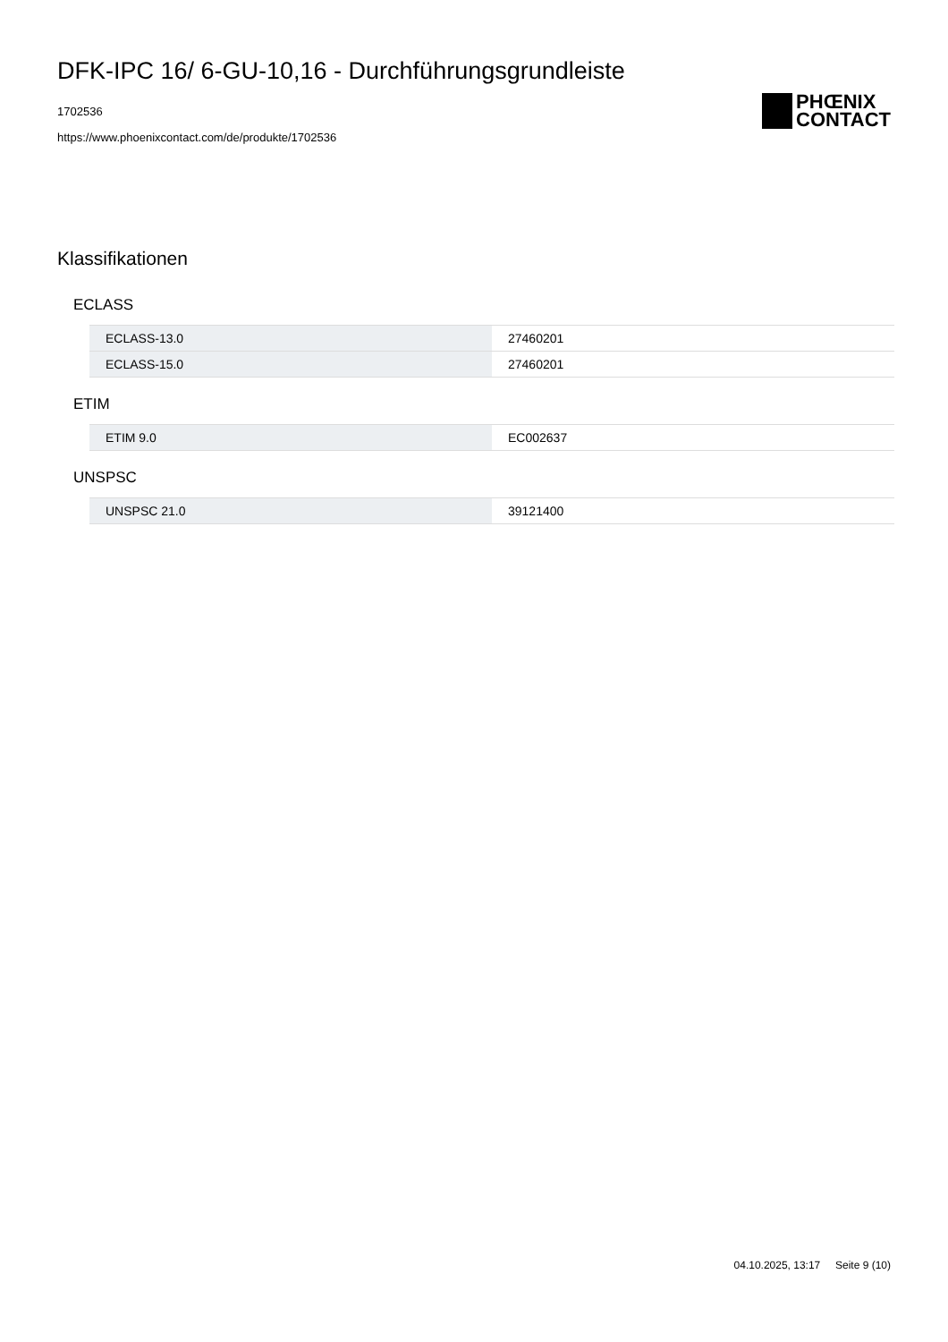DFK-IPC 16/ 6-GU-10,16 - Durchführungsgrundleiste
1702536
https://www.phoenixcontact.com/de/produkte/1702536
PHŒNIX
CONTACT
Klassifikationen
ECLASS
| ECLASS-13.0 | 27460201 |
| ECLASS-15.0 | 27460201 |
ETIM
| ETIM 9.0 | EC002637 |
UNSPSC
| UNSPSC 21.0 | 39121400 |
04.10.2025, 13:17 Seite 9 (10)